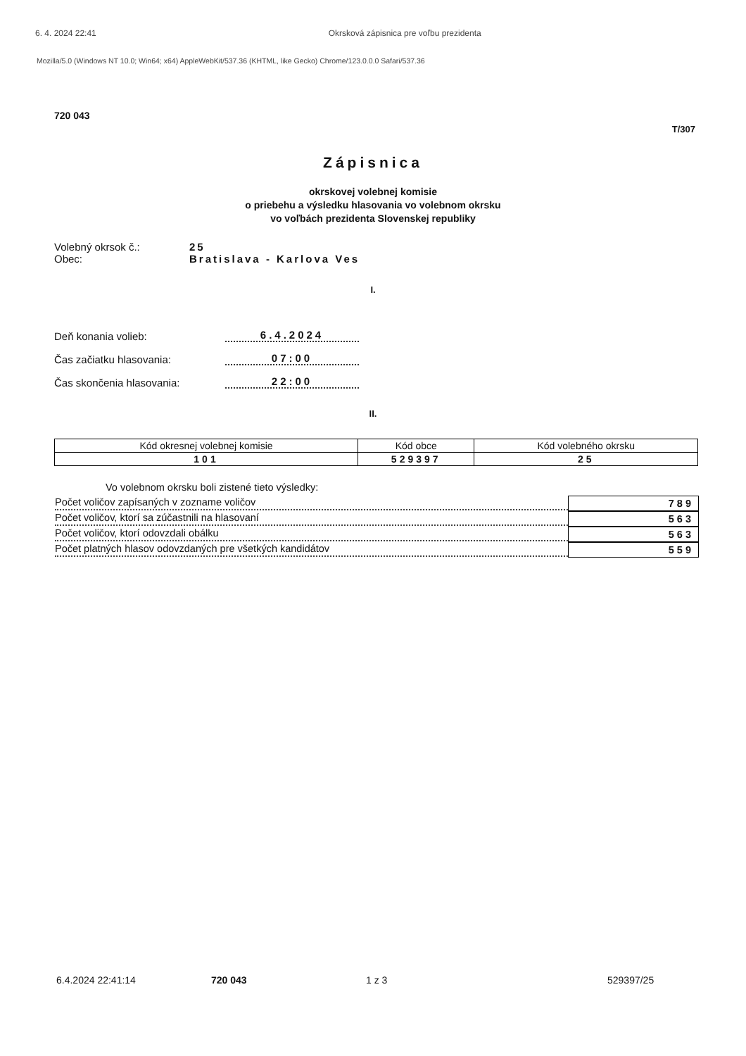6. 4. 2024 22:41 Okrsková zápisnica pre voľbu prezidenta
Mozilla/5.0 (Windows NT 10.0; Win64; x64) AppleWebKit/537.36 (KHTML, like Gecko) Chrome/123.0.0.0 Safari/537.36
720 043
T/307
Zápisnica
okrskovej volebnej komisie
o priebehu a výsledku hlasovania vo volebnom okrsku
vo voľbách prezidenta Slovenskej republiky
Volebný okrsok č.: 25
Obec: Bratislava - Karlova Ves
I.
Deň konania volieb: 6.4.2024
Čas začiatku hlasovania: 07:00
Čas skončenia hlasovania: 22:00
II.
| Kód okresnej volebnej komisie | Kód obce | Kód volebného okrsku |
| --- | --- | --- |
| 101 | 529397 | 25 |
Vo volebnom okrsku boli zistené tieto výsledky:
Počet voličov zapísaných v zozname voličov
789
Počet voličov, ktorí sa zúčastnili na hlasovaní
563
Počet voličov, ktorí odovzdali obálku
563
Počet platných hlasov odovzdaných pre všetkých kandidátov
559
6.4.2024 22:41:14 720 043 1 z 3 529397/25